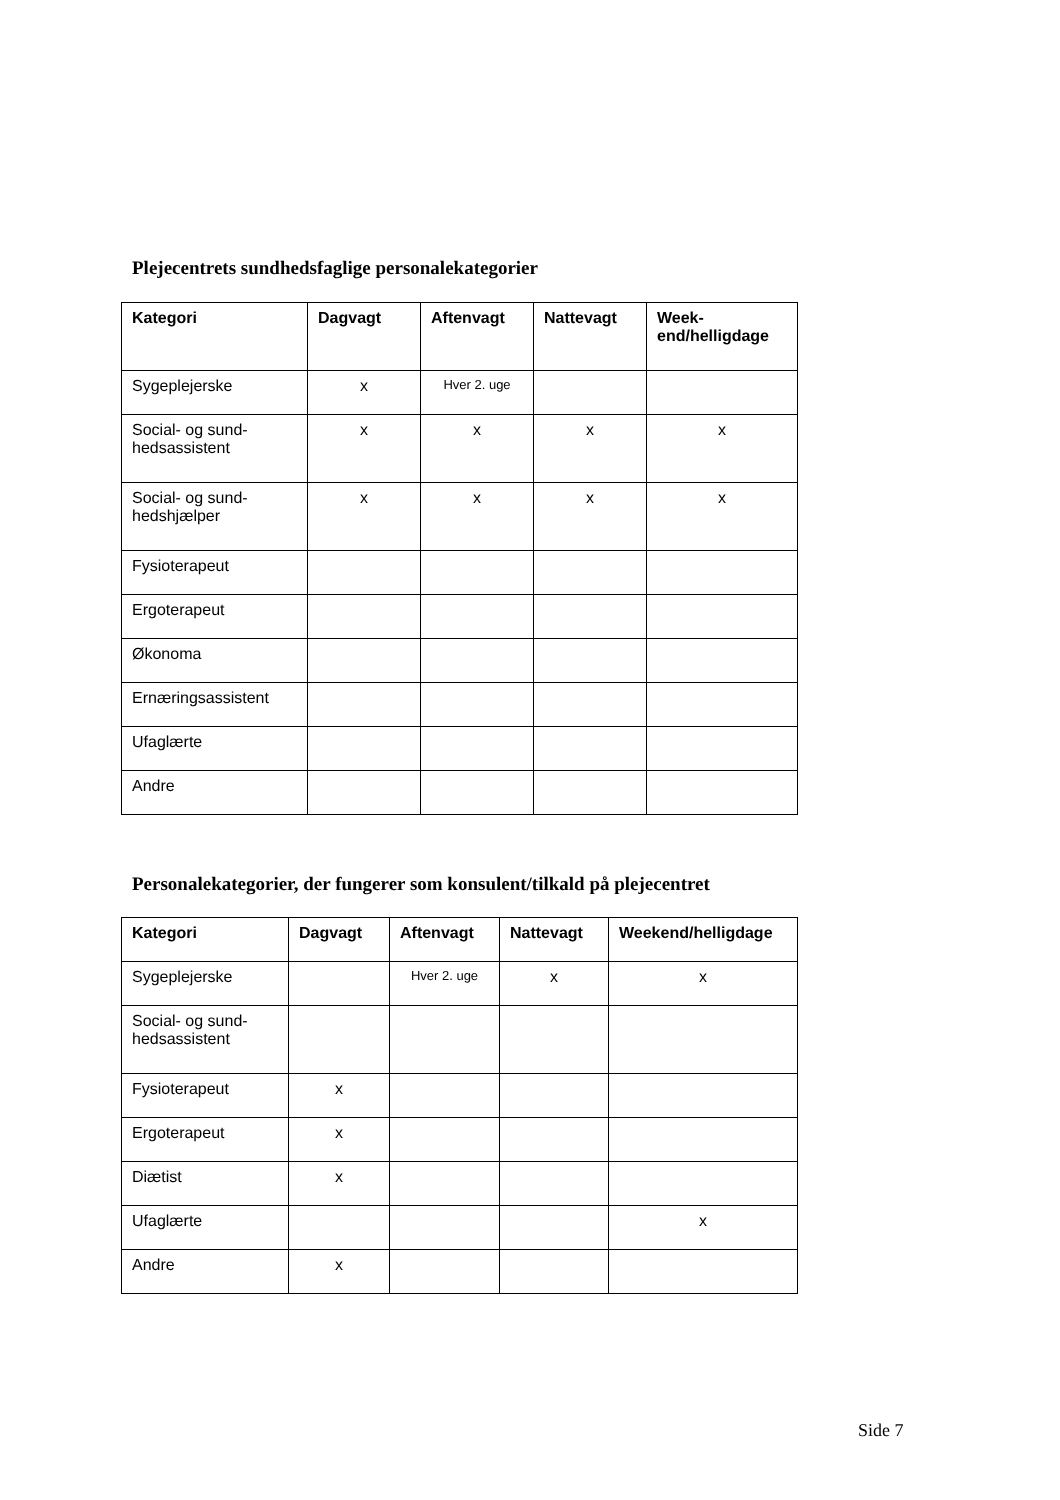Plejecentrets sundhedsfaglige personalekategorier
| Kategori | Dagvagt | Aftenvagt | Nattevagt | Week- end/helligdage |
| --- | --- | --- | --- | --- |
| Sygeplejerske | x | Hver 2. uge | | |
| Social- og sund- hedsassistent | x | x | x | x |
| Social- og sund- hedshjælper | x | x | x | x |
| Fysioterapeut | | | | |
| Ergoterapeut | | | | |
| Økonoma | | | | |
| Ernæringsassistent | | | | |
| Ufaglærte | | | | |
| Andre | | | | |
Personalekategorier, der fungerer som konsulent/tilkald på plejecentret
| Kategori | Dagvagt | Aftenvagt | Nattevagt | Weekend/helligdage |
| --- | --- | --- | --- | --- |
| Sygeplejerske | | Hver 2. uge | x | x |
| Social- og sund- hedsassistent | | | | |
| Fysioterapeut | x | | | |
| Ergoterapeut | x | | | |
| Diætist | x | | | |
| Ufaglærte | | | | x |
| Andre | x | | | |
Side 7